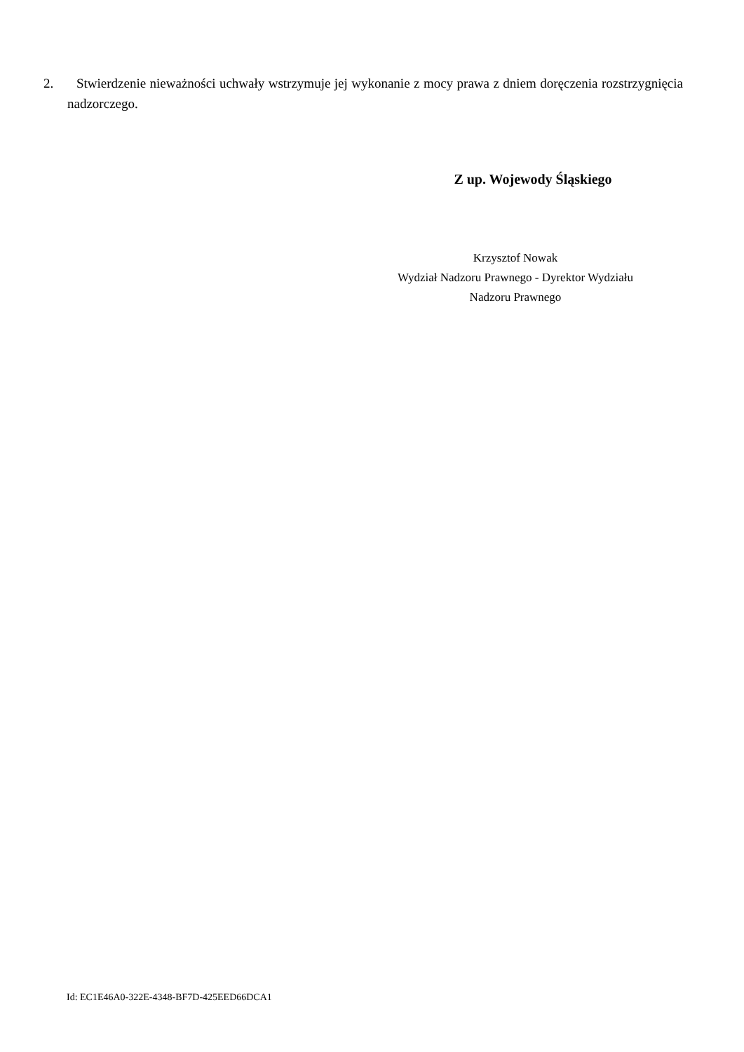2. Stwierdzenie nieważności uchwały wstrzymuje jej wykonanie z mocy prawa z dniem doręczenia rozstrzygnięcia nadzorczego.
Z up. Wojewody Śląskiego
Krzysztof Nowak
Wydział Nadzoru Prawnego - Dyrektor Wydziału
Nadzoru Prawnego
Id: EC1E46A0-322E-4348-BF7D-425EED66DCA1